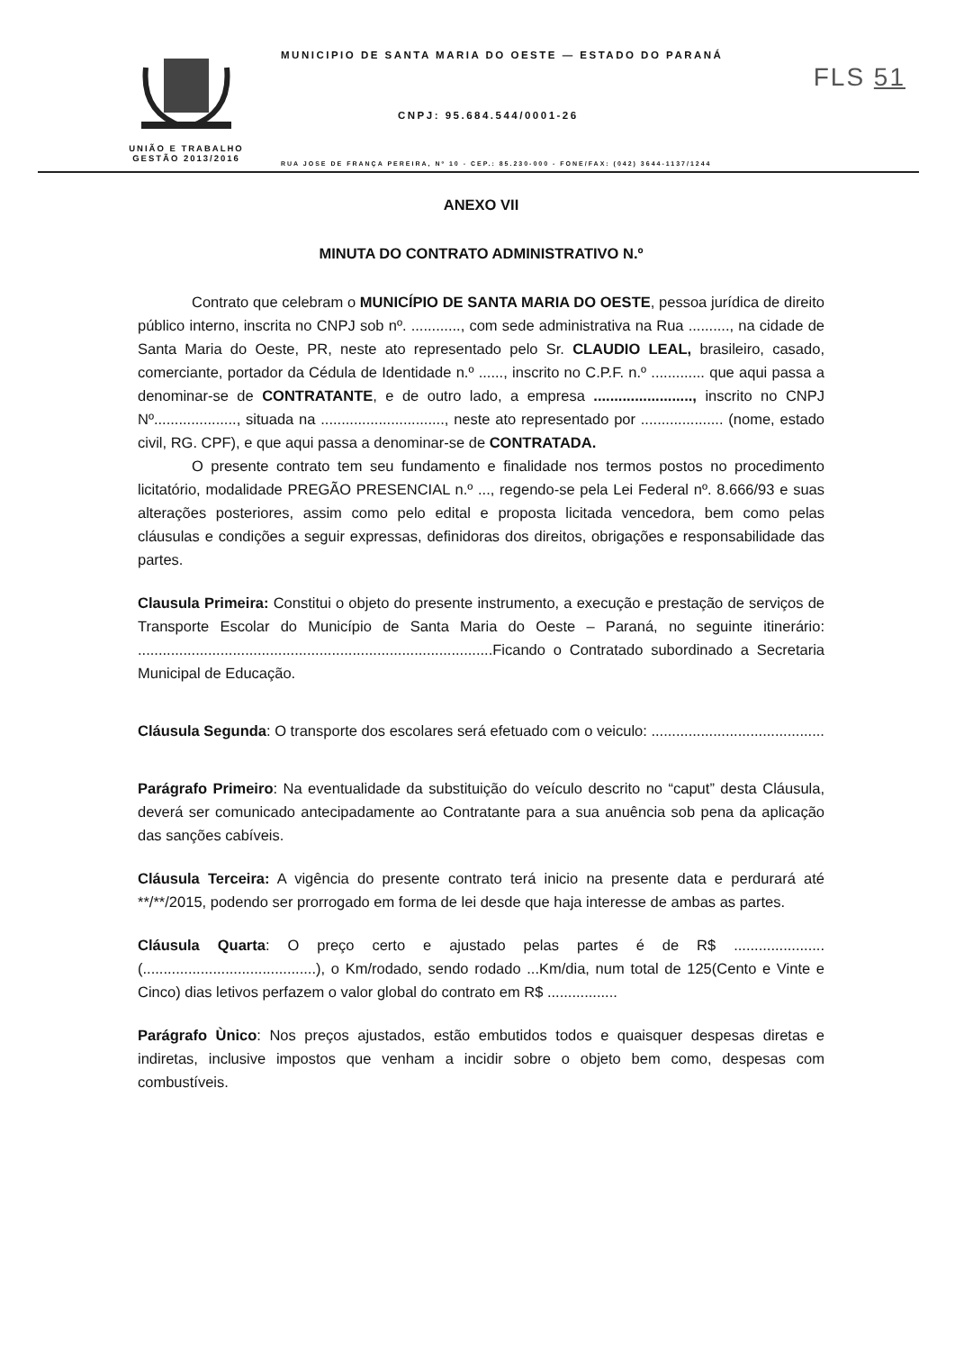UNIÃO E TRABALHO
GESTÃO 2013/2016
MUNICIPIO DE SANTA MARIA DO OESTE — ESTADO DO PARANÁ
CNPJ: 95.684.544/0001-26
RUA JOSE DE FRANÇA PEREIRA, Nº 10 - CEP.: 85.230-000 - FONE/FAX: (042) 3644-1137/1244
FLS 51
ANEXO VII
MINUTA DO CONTRATO ADMINISTRATIVO N.º
Contrato que celebram o MUNICÍPIO DE SANTA MARIA DO OESTE, pessoa jurídica de direito público interno, inscrita no CNPJ sob nº. ............, com sede administrativa na Rua .........., na cidade de Santa Maria do Oeste, PR, neste ato representado pelo Sr. CLAUDIO LEAL, brasileiro, casado, comerciante, portador da Cédula de Identidade n.º ......, inscrito no C.P.F. n.º ............. que aqui passa a denominar-se de CONTRATANTE, e de outro lado, a empresa ........................, inscrito no CNPJ Nº...................., situada na .............................., neste ato representado por .................... (nome, estado civil, RG. CPF), e que aqui passa a denominar-se de CONTRATADA.
O presente contrato tem seu fundamento e finalidade nos termos postos no procedimento licitatório, modalidade PREGÃO PRESENCIAL n.º ..., regendo-se pela Lei Federal nº. 8.666/93 e suas alterações posteriores, assim como pelo edital e proposta licitada vencedora, bem como pelas cláusulas e condições a seguir expressas, definidoras dos direitos, obrigações e responsabilidade das partes.
Clausula Primeira: Constitui o objeto do presente instrumento, a execução e prestação de serviços de Transporte Escolar do Município de Santa Maria do Oeste – Paraná, no seguinte itinerário: ......................................................................................Ficando o Contratado subordinado a Secretaria Municipal de Educação.
Cláusula Segunda: O transporte dos escolares será efetuado com o veiculo: ..........................................
Parágrafo Primeiro: Na eventualidade da substituição do veículo descrito no “caput” desta Cláusula, deverá ser comunicado antecipadamente ao Contratante para a sua anuência sob pena da aplicação das sanções cabíveis.
Cláusula Terceira: A vigência do presente contrato terá inicio na presente data e perdurará até **/**/2015, podendo ser prorrogado em forma de lei desde que haja interesse de ambas as partes.
Cláusula Quarta: O preço certo e ajustado pelas partes é de R$ ...................... (..........................................), o Km/rodado, sendo rodado ...Km/dia, num total de 125(Cento e Vinte e Cinco) dias letivos perfazem o valor global do contrato em R$ .................
Parágrafo Ùnico: Nos preços ajustados, estão embutidos todos e quaisquer despesas diretas e indiretas, inclusive impostos que venham a incidir sobre o objeto bem como, despesas com combustíveis.